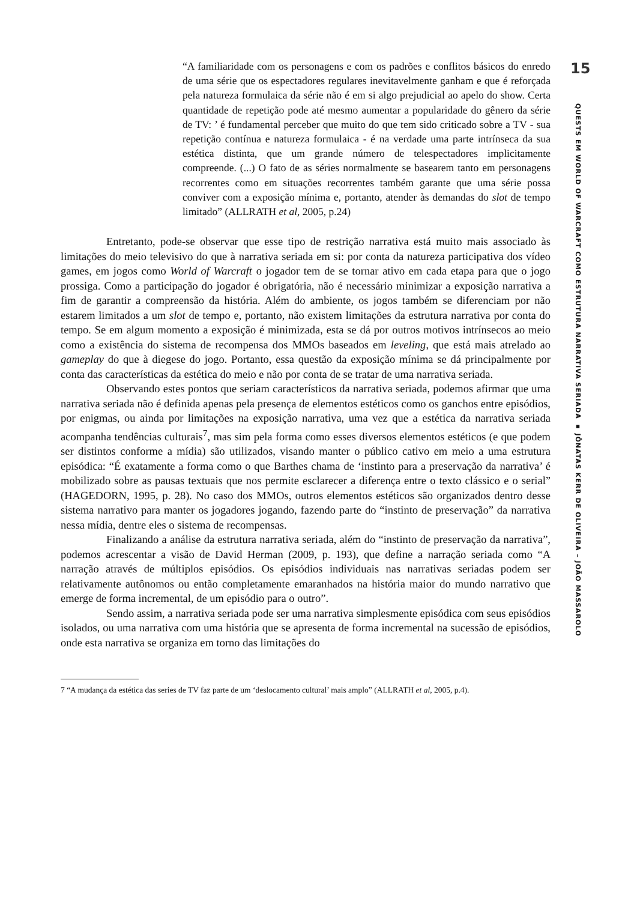“A familiaridade com os personagens e com os padrões e conflitos básicos do enredo de uma série que os espectadores regulares inevitavelmente ganham e que é reforçada pela natureza formulaica da série não é em si algo prejudicial ao apelo do show. Certa quantidade de repetição pode até mesmo aumentar a popularidade do gênero da série de TV: ’ é fundamental perceber que muito do que tem sido criticado sobre a TV - sua repetição contínua e natureza formulaica - é na verdade uma parte intrínseca da sua estética distinta, que um grande número de telespectadores implicitamente compreende. (...) O fato de as séries normalmente se basearem tanto em personagens recorrentes como em situações recorrentes também garante que uma série possa conviver com a exposição mínima e, portanto, atender às demandas do slot de tempo limitado” (ALLRATH et al, 2005, p.24)
Entretanto, pode-se observar que esse tipo de restrição narrativa está muito mais associado às limitações do meio televisivo do que à narrativa seriada em si: por conta da natureza participativa dos vídeo games, em jogos como World of Warcraft o jogador tem de se tornar ativo em cada etapa para que o jogo prossiga. Como a participação do jogador é obrigatória, não é necessário minimizar a exposição narrativa a fim de garantir a compreensão da história. Além do ambiente, os jogos também se diferenciam por não estarem limitados a um slot de tempo e, portanto, não existem limitações da estrutura narrativa por conta do tempo. Se em algum momento a exposição é minimizada, esta se dá por outros motivos intrínsecos ao meio como a existência do sistema de recompensa dos MMOs baseados em leveling, que está mais atrelado ao gameplay do que à diegese do jogo. Portanto, essa questão da exposição mínima se dá principalmente por conta das características da estética do meio e não por conta de se tratar de uma narrativa seriada.
Observando estes pontos que seriam característicos da narrativa seriada, podemos afirmar que uma narrativa seriada não é definida apenas pela presença de elementos estéticos como os ganchos entre episódios, por enigmas, ou ainda por limitações na exposição narrativa, uma vez que a estética da narrativa seriada acompanha tendências culturais<sup>7</sup>, mas sim pela forma como esses diversos elementos estéticos (e que podem ser distintos conforme a mídia) são utilizados, visando manter o público cativo em meio a uma estrutura episódica: “É exatamente a forma como o que Barthes chama de ‘instinto para a preservação da narrativa’ é mobilizado sobre as pausas textuais que nos permite esclarecer a diferença entre o texto clássico e o serial” (HAGEDORN, 1995, p. 28). No caso dos MMOs, outros elementos estéticos são organizados dentro desse sistema narrativo para manter os jogadores jogando, fazendo parte do “instinto de preservação” da narrativa nessa mídia, dentre eles o sistema de recompensas.
Finalizando a análise da estrutura narrativa seriada, além do “instinto de preservação da narrativa”, podemos acrescentar a visão de David Herman (2009, p. 193), que define a narração seriada como “A narração através de múltiplos episódios. Os episódios individuais nas narrativas seriadas podem ser relativamente autônomos ou então completamente emaranhados na história maior do mundo narrativo que emerge de forma incremental, de um episódio para o outro”.
Sendo assim, a narrativa seriada pode ser uma narrativa simplesmente episódica com seus episódios isolados, ou uma narrativa com uma história que se apresenta de forma incremental na sucessão de episódios, onde esta narrativa se organiza em torno das limitações do
7 “A mudança da estética das series de TV faz parte de um ‘deslocamento cultural’ mais amplo” (ALLRATH et al, 2005, p.4).
15
QUESTS EM WORLD OF WARCRAFT COMO ESTRUTURA NARRATIVA SERIADA ▪ JÔNATAS KERR DE OLIVEIRA – JOÃO MASSAROLO